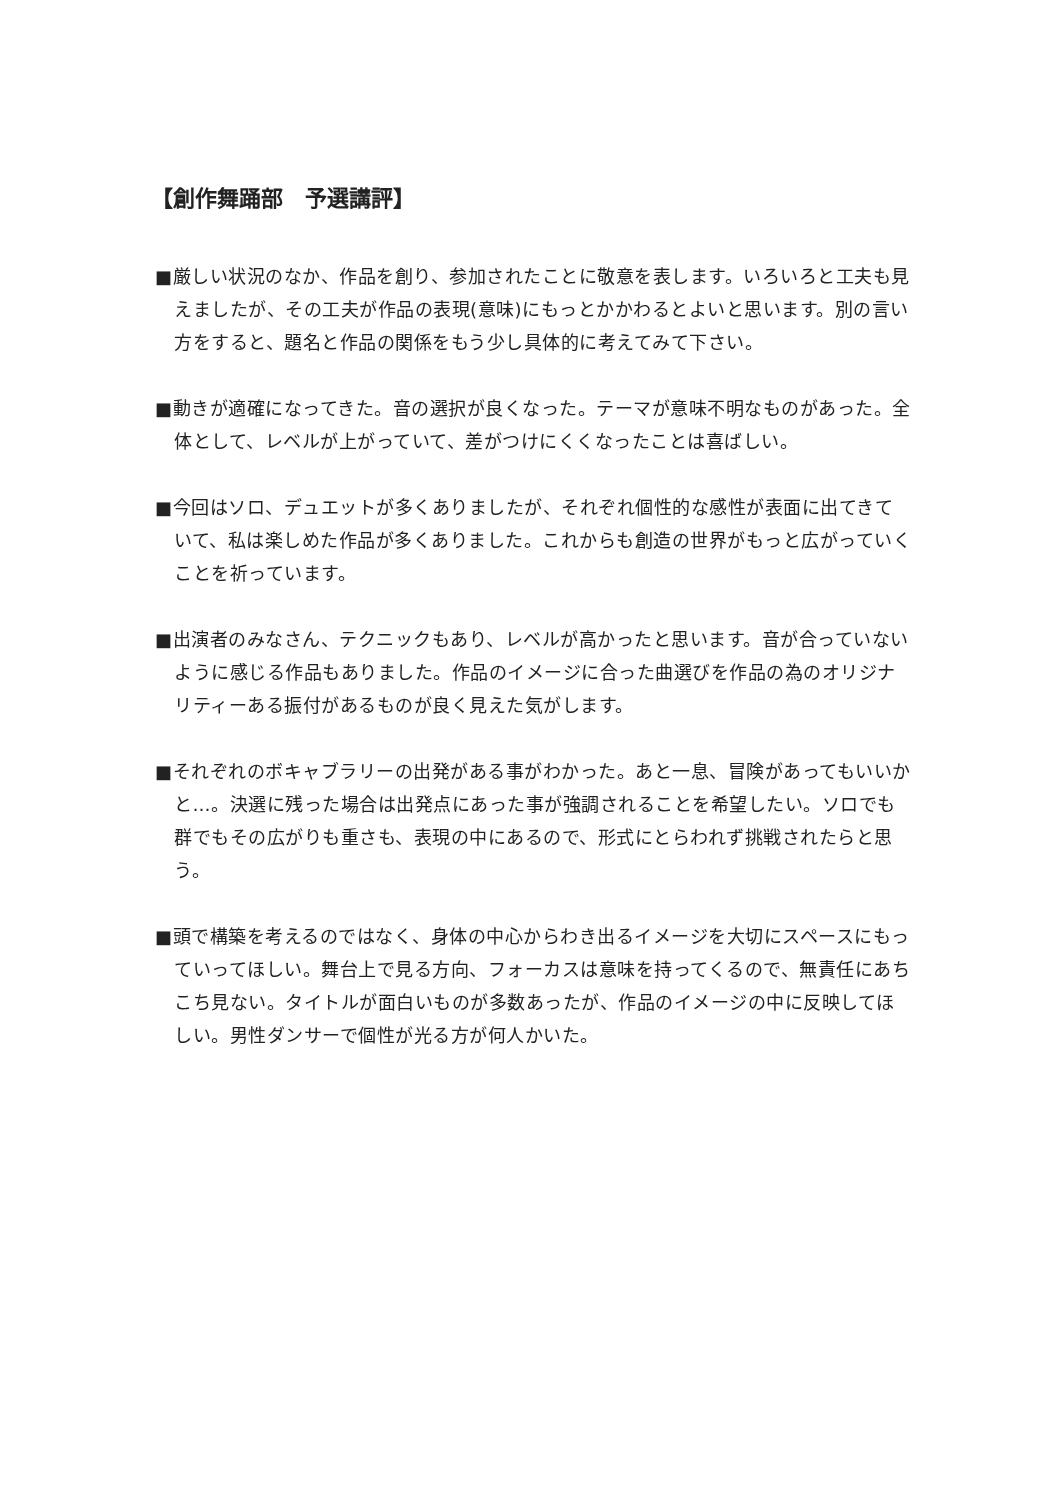【創作舞踊部　予選講評】
■厳しい状況のなか、作品を創り、参加されたことに敬意を表します。いろいろと工夫も見えましたが、その工夫が作品の表現(意味)にもっとかかわるとよいと思います。別の言い方をすると、題名と作品の関係をもう少し具体的に考えてみて下さい。
■動きが適確になってきた。音の選択が良くなった。テーマが意味不明なものがあった。全体として、レベルが上がっていて、差がつけにくくなったことは喜ばしい。
■今回はソロ、デュエットが多くありましたが、それぞれ個性的な感性が表面に出てきていて、私は楽しめた作品が多くありました。これからも創造の世界がもっと広がっていくことを祈っています。
■出演者のみなさん、テクニックもあり、レベルが高かったと思います。音が合っていないように感じる作品もありました。作品のイメージに合った曲選びを作品の為のオリジナリティーある振付があるものが良く見えた気がします。
■それぞれのボキャブラリーの出発がある事がわかった。あと一息、冒険があってもいいかと…。決選に残った場合は出発点にあった事が強調されることを希望したい。ソロでも群でもその広がりも重さも、表現の中にあるので、形式にとらわれず挑戦されたらと思う。
■頭で構築を考えるのではなく、身体の中心からわき出るイメージを大切にスペースにもっていってほしい。舞台上で見る方向、フォーカスは意味を持ってくるので、無責任にあちこち見ない。タイトルが面白いものが多数あったが、作品のイメージの中に反映してほしい。男性ダンサーで個性が光る方が何人かいた。